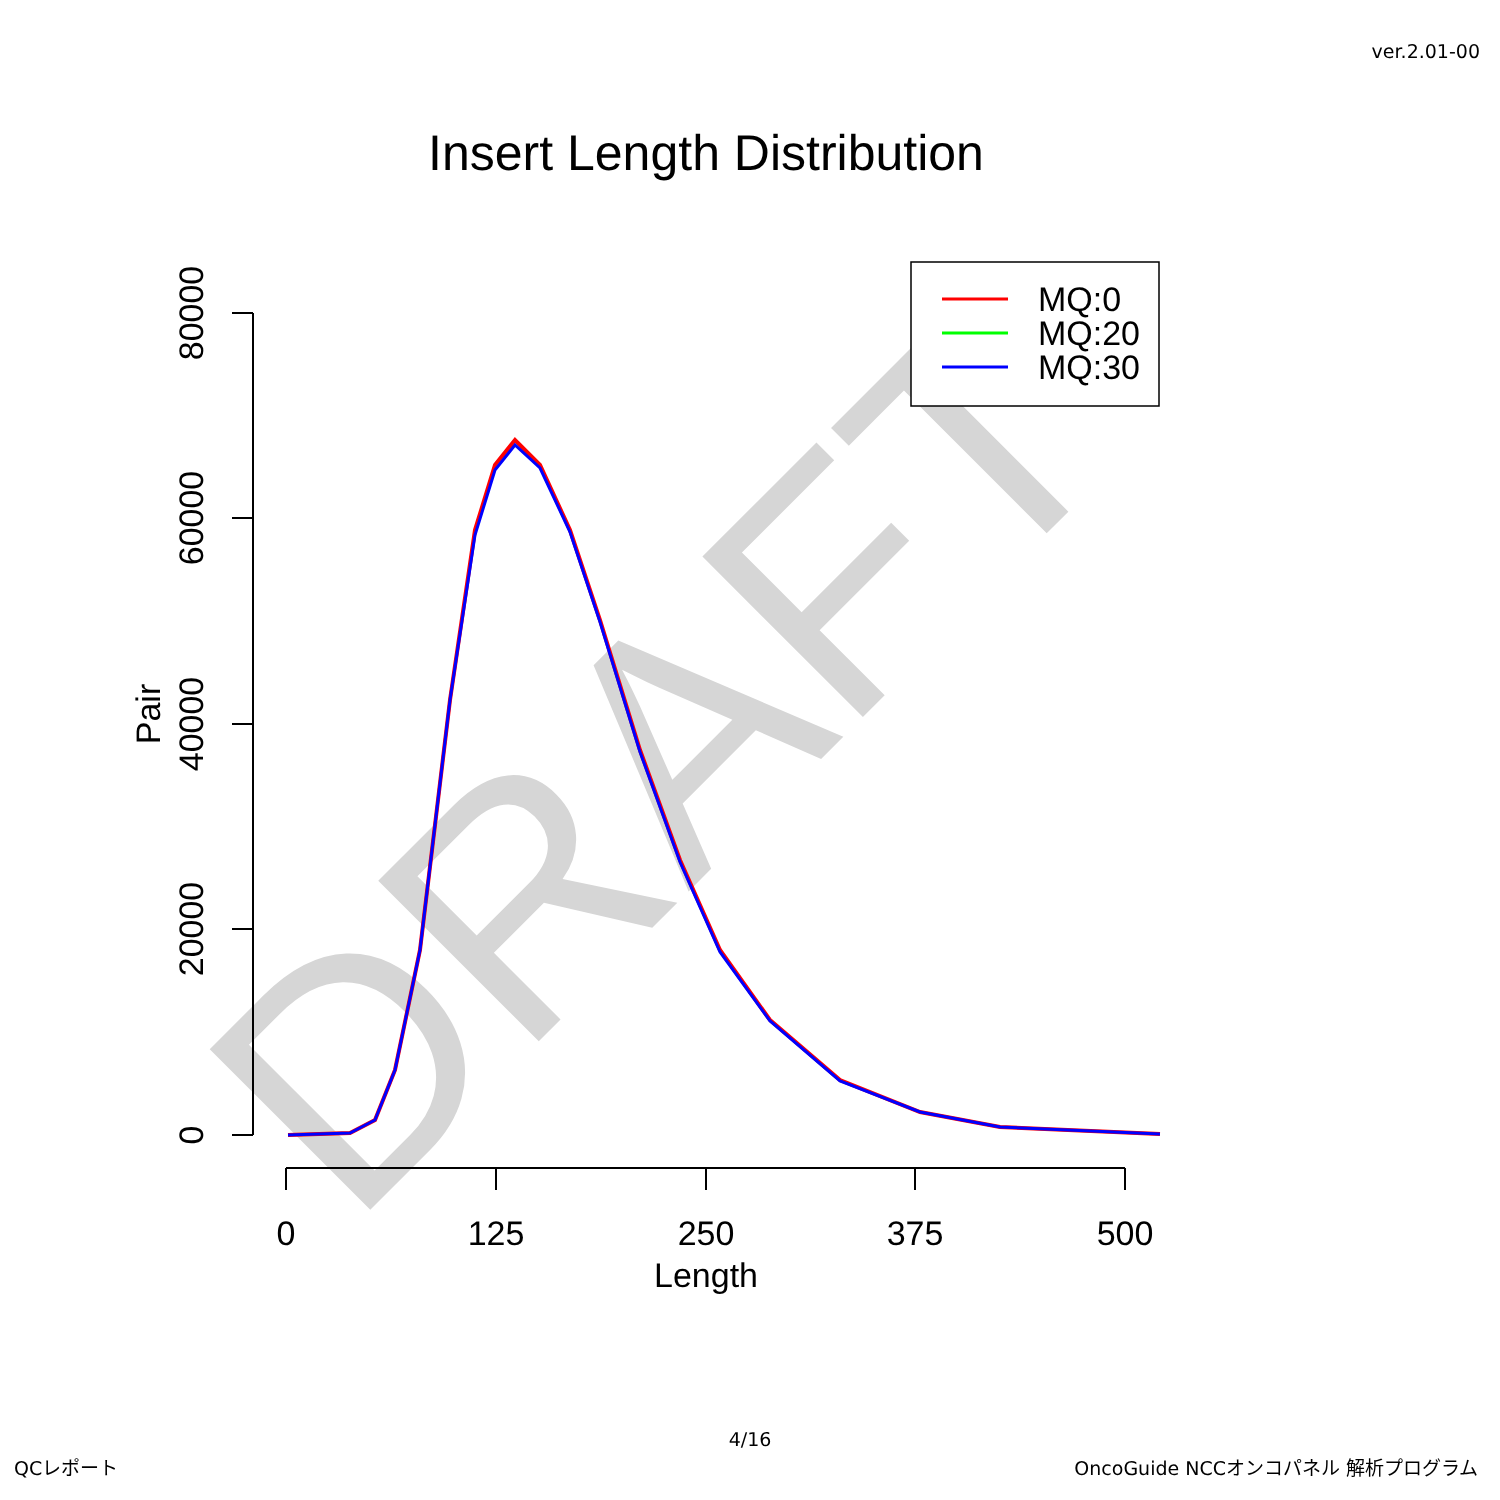ver.2.01-00
Insert Length Distribution
DRAFT
80000
60000
40000
20000
0
Pair
0
125
250
375
500
Length
MQ:0
MQ:20
MQ:30
4/16
QCレポート
OncoGuide NCCオンコパネル 解析プログラム